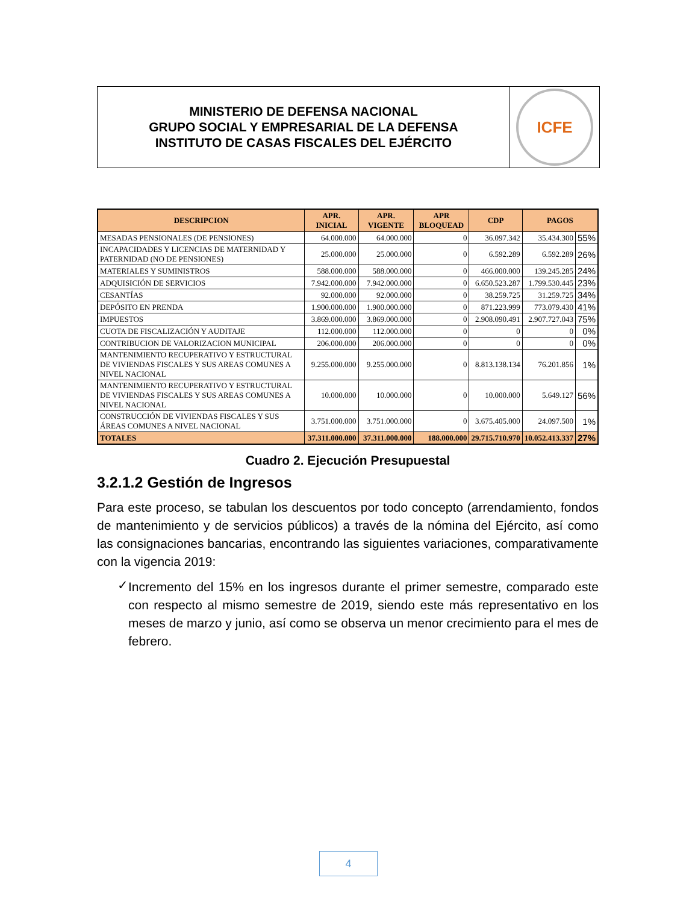MINISTERIO DE DEFENSA NACIONAL
GRUPO SOCIAL Y EMPRESARIAL DE LA DEFENSA
INSTITUTO DE CASAS FISCALES DEL EJÉRCITO
ICFE
| DESCRIPCION | APR. INICIAL | APR. VIGENTE | APR BLOQUEAD | CDP | PAGOS | |
| --- | --- | --- | --- | --- | --- | --- |
| MESADAS PENSIONALES (DE PENSIONES) | 64.000.000 | 64.000.000 | 0 | 36.097.342 | 35.434.300 | 55% |
| INCAPACIDADES Y LICENCIAS DE MATERNIDAD Y PATERNIDAD (NO DE PENSIONES) | 25.000.000 | 25.000.000 | 0 | 6.592.289 | 6.592.289 | 26% |
| MATERIALES Y SUMINISTROS | 588.000.000 | 588.000.000 | 0 | 466.000.000 | 139.245.285 | 24% |
| ADQUISICIÓN DE SERVICIOS | 7.942.000.000 | 7.942.000.000 | 0 | 6.650.523.287 | 1.799.530.445 | 23% |
| CESANTÍAS | 92.000.000 | 92.000.000 | 0 | 38.259.725 | 31.259.725 | 34% |
| DEPÓSITO EN PRENDA | 1.900.000.000 | 1.900.000.000 | 0 | 871.223.999 | 773.079.430 | 41% |
| IMPUESTOS | 3.869.000.000 | 3.869.000.000 | 0 | 2.908.090.491 | 2.907.727.043 | 75% |
| CUOTA DE FISCALIZACIÓN Y AUDITAJE | 112.000.000 | 112.000.000 | 0 | 0 | 0 | 0% |
| CONTRIBUCION DE VALORIZACION MUNICIPAL | 206.000.000 | 206.000.000 | 0 | 0 | 0 | 0% |
| MANTENIMIENTO RECUPERATIVO Y ESTRUCTURAL DE VIVIENDAS FISCALES Y SUS AREAS COMUNES A NIVEL NACIONAL | 9.255.000.000 | 9.255.000.000 | 0 | 8.813.138.134 | 76.201.856 | 1% |
| MANTENIMIENTO RECUPERATIVO Y ESTRUCTURAL DE VIVIENDAS FISCALES Y SUS AREAS COMUNES A NIVEL NACIONAL | 10.000.000 | 10.000.000 | 0 | 10.000.000 | 5.649.127 | 56% |
| CONSTRUCCIÓN DE VIVIENDAS FISCALES Y SUS ÁREAS COMUNES A NIVEL NACIONAL | 3.751.000.000 | 3.751.000.000 | 0 | 3.675.405.000 | 24.097.500 | 1% |
| TOTALES | 37.311.000.000 | 37.311.000.000 | 188.000.000 | 29.715.710.970 | 10.052.413.337 | 27% |
Cuadro 2. Ejecución Presupuestal
3.2.1.2 Gestión de Ingresos
Para este proceso, se tabulan los descuentos por todo concepto (arrendamiento, fondos de mantenimiento y de servicios públicos) a través de la nómina del Ejército, así como las consignaciones bancarias, encontrando las siguientes variaciones, comparativamente con la vigencia 2019:
✓
Incremento del 15% en los ingresos durante el primer semestre, comparado este con respecto al mismo semestre de 2019, siendo este más representativo en los meses de marzo y junio, así como se observa un menor crecimiento para el mes de febrero.
4